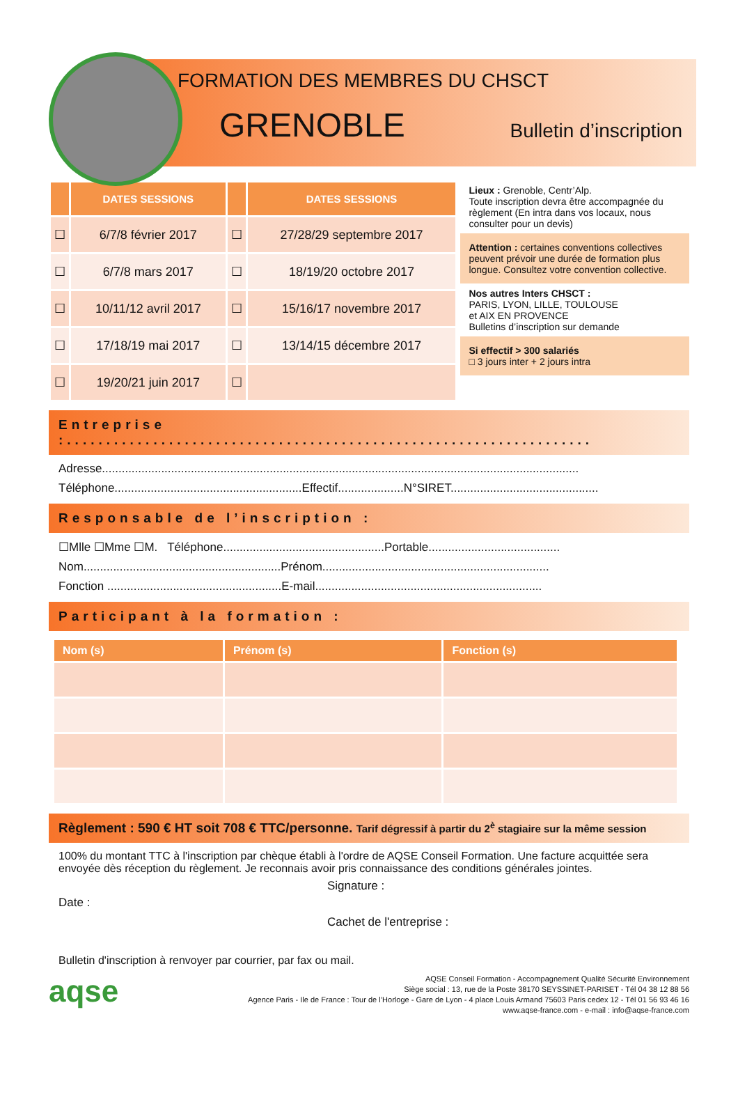FORMATION DES MEMBRES DU CHSCT
GRENOBLE Bulletin d’inscription
| | DATES SESSIONS | | DATES SESSIONS |
| --- | --- | --- | --- |
| ☐ | 6/7/8 février 2017 | ☐ | 27/28/29 septembre 2017 |
| ☐ | 6/7/8 mars 2017 | ☐ | 18/19/20 octobre 2017 |
| ☐ | 10/11/12 avril 2017 | ☐ | 15/16/17 novembre 2017 |
| ☐ | 17/18/19 mai 2017 | ☐ | 13/14/15 décembre 2017 |
| ☐ | 19/20/21 juin 2017 | ☐ | |
Lieux : Grenoble, Centr’Alp.
Toute inscription devra être accompagnée du règlement (En intra dans vos locaux, nous consulter pour un devis)
Attention : certaines conventions collectives peuvent prévoir une durée de formation plus longue. Consultez votre convention collective.
Nos autres Inters CHSCT :
PARIS, LYON, LILLE, TOULOUSE
et AIX EN PROVENCE
Bulletins d’inscription sur demande
Si effectif > 300 salariés
□ 3 jours inter + 2 jours intra
Entreprise :...................................................................
Adresse.................................................................................................................................................
Téléphone.........................................................Effectif....................N°SIRET.............................................
Responsable de l’inscription :
☐Mlle ☐Mme ☐M. Téléphone.................................................Portable........................................
Nom............................................................Prénom.....................................................................
Fonction .....................................................E-mail.....................................................................
Participant à la formation :
| Nom (s) | Prénom (s) | Fonction (s) |
| --- | --- | --- |
Règlement : 590 € HT soit 708 € TTC/personne. Tarif dégressif à partir du 2<sup>è</sup> stagiaire sur la même session
100% du montant TTC à l'inscription par chèque établi à l'ordre de AQSE Conseil Formation. Une facture acquittée sera envoyée dès réception du règlement. Je reconnais avoir pris connaissance des conditions générales jointes.
Signature :
Date :
Cachet de l'entreprise :
Bulletin d'inscription à renvoyer par courrier, par fax ou mail.
aqse
AQSE Conseil Formation - Accompagnement Qualité Sécurité Environnement
Siège social : 13, rue de la Poste 38170 SEYSSINET-PARISET - Tél 04 38 12 88 56
Agence Paris - Ile de France : Tour de l’Horloge - Gare de Lyon - 4 place Louis Armand 75603 Paris cedex 12 - Tél 01 56 93 46 16
www.aqse-france.com - e-mail : info@aqse-france.com